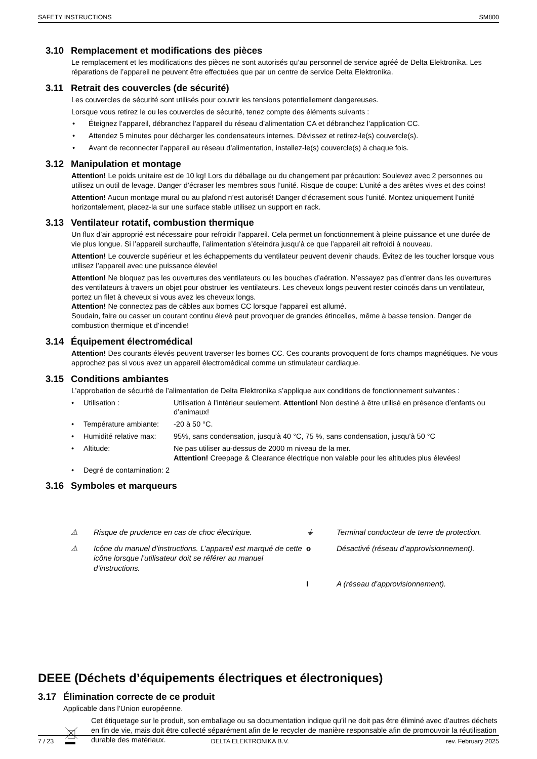SAFETY INSTRUCTIONS SM800
3.10 Remplacement et modifications des pièces
Le remplacement et les modifications des pièces ne sont autorisés qu’au personnel de service agréé de Delta Elektronika. Les réparations de l’appareil ne peuvent être effectuées que par un centre de service Delta Elektronika.
3.11 Retrait des couvercles (de sécurité)
Les couvercles de sécurité sont utilisés pour couvrir les tensions potentiellement dangereuses.
Lorsque vous retirez le ou les couvercles de sécurité, tenez compte des éléments suivants :
Éteignez l’appareil, débranchez l’appareil du réseau d’alimentation CA et débranchez l’application CC.
Attendez 5 minutes pour décharger les condensateurs internes. Dévissez et retirez-le(s) couvercle(s).
Avant de reconnecter l’appareil au réseau d’alimentation, installez-le(s) couvercle(s) à chaque fois.
3.12 Manipulation et montage
Attention! Le poids unitaire est de 10 kg! Lors du déballage ou du changement par précaution: Soulevez avec 2 personnes ou utilisez un outil de levage. Danger d’écraser les membres sous l’unité. Risque de coupe: L’unité a des arêtes vives et des coins!
Attention! Aucun montage mural ou au plafond n’est autorisé! Danger d’écrasement sous l’unité. Montez uniquement l’unité horizontalement, placez-la sur une surface stable utilisez un support en rack.
3.13 Ventilateur rotatif, combustion thermique
Un flux d’air approprié est nécessaire pour refroidir l’appareil. Cela permet un fonctionnement à pleine puissance et une durée de vie plus longue. Si l’appareil surchauffe, l’alimentation s’éteindra jusqu’à ce que l’appareil ait refroidi à nouveau.
Attention! Le couvercle supérieur et les échappements du ventilateur peuvent devenir chauds. Évitez de les toucher lorsque vous utilisez l’appareil avec une puissance élevée!
Attention! Ne bloquez pas les ouvertures des ventilateurs ou les bouches d’aération. N’essayez pas d’entrer dans les ouvertures des ventilateurs à travers un objet pour obstruer les ventilateurs. Les cheveux longs peuvent rester coincés dans un ventilateur, portez un filet à cheveux si vous avez les cheveux longs.
Attention! Ne connectez pas de câbles aux bornes CC lorsque l’appareil est allumé.
Soudain, faire ou casser un courant continu élevé peut provoquer de grandes étincelles, même à basse tension. Danger de combustion thermique et d’incendie!
3.14 Équipement électromédical
Attention! Des courants élevés peuvent traverser les bornes CC. Ces courants provoquent de forts champs magnétiques. Ne vous approchez pas si vous avez un appareil électromédical comme un stimulateur cardiaque.
3.15 Conditions ambiantes
L’approbation de sécurité de l’alimentation de Delta Elektronika s’applique aux conditions de fonctionnement suivantes :
Utilisation : Utilisation à l’intérieur seulement. Attention! Non destiné à être utilisé en présence d’enfants ou d’animaux!
Température ambiante: -20 à 50 °C.
Humidité relative max: 95%, sans condensation, jusqu’à 40 °C, 75 %, sans condensation, jusqu’à 50 °C
Altitude: Ne pas utiliser au-dessus de 2000 m niveau de la mer.
Attention! Creepage & Clearance électrique non valable pour les altitudes plus élevées!
Degré de contamination: 2
3.16 Symboles et marqueurs
⚠ Risque de prudence en cas de choc électrique. ⏚ Terminal conducteur de terre de protection. ⚠ Icône du manuel d’instructions. L’appareil est marqué de cette icône lorsque l’utilisateur doit se référer au manuel d’instructions. o Désactivé (réseau d’approvisionnement). I A (réseau d’approvisionnement).
DEEE (Déchets d’équipements électriques et électroniques)
3.17 Élimination correcte de ce produit
Applicable dans l’Union européenne.
Cet étiquetage sur le produit, son emballage ou sa documentation indique qu’il ne doit pas être éliminé avec d’autres déchets en fin de vie, mais doit être collecté séparément afin de le recycler de manière responsable afin de promouvoir la réutilisation durable des matériaux.
7 / 23 DELTA ELEKTRONIKA B.V. rev. February 2025